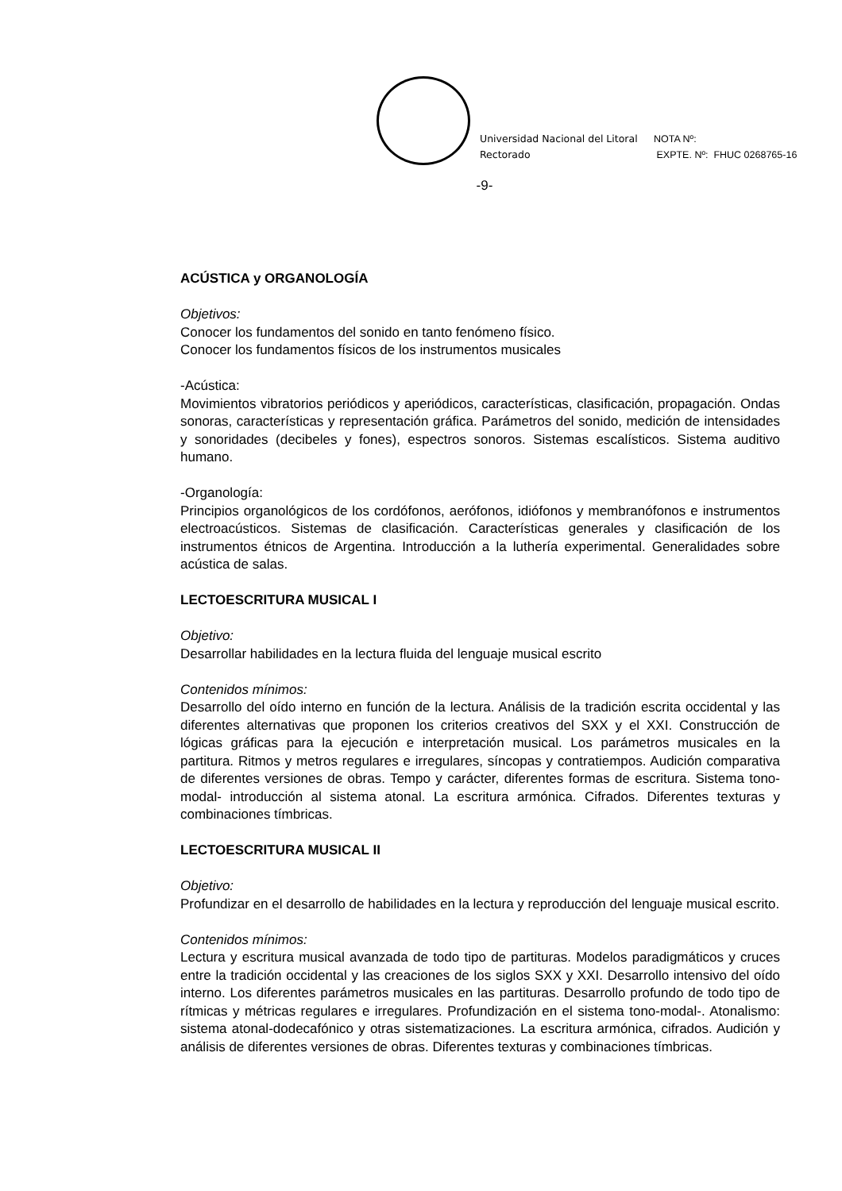Universidad Nacional del Litoral
Rectorado
NOTA Nº:
EXPTE. Nº: FHUC 0268765-16
-9-
ACÚSTICA y ORGANOLOGÍA
Objetivos:
Conocer los fundamentos del sonido en tanto fenómeno físico.
Conocer los fundamentos físicos de los instrumentos musicales
-Acústica:
Movimientos vibratorios periódicos y aperiódicos, características, clasificación, propagación. Ondas sonoras, características y representación gráfica. Parámetros del sonido, medición de intensidades y sonoridades (decibeles y fones), espectros sonoros. Sistemas escalísticos. Sistema auditivo humano.
-Organología:
Principios organológicos de los cordófonos, aerófonos, idiófonos y membranófonos e instrumentos electroacústicos. Sistemas de clasificación. Características generales y clasificación de los instrumentos étnicos de Argentina. Introducción a la luthería experimental. Generalidades sobre acústica de salas.
LECTOESCRITURA MUSICAL I
Objetivo:
Desarrollar habilidades en la lectura fluida del lenguaje musical escrito
Contenidos mínimos:
Desarrollo del oído interno en función de la lectura. Análisis de la tradición escrita occidental y las diferentes alternativas que proponen los criterios creativos del SXX y el XXI. Construcción de lógicas gráficas para la ejecución e interpretación musical. Los parámetros musicales en la partitura. Ritmos y metros regulares e irregulares, síncopas y contratiempos. Audición comparativa de diferentes versiones de obras. Tempo y carácter, diferentes formas de escritura. Sistema tono-modal- introducción al sistema atonal. La escritura armónica. Cifrados. Diferentes texturas y combinaciones tímbricas.
LECTOESCRITURA MUSICAL II
Objetivo:
Profundizar en el desarrollo de habilidades en la lectura y reproducción del lenguaje musical escrito.
Contenidos mínimos:
Lectura y escritura musical avanzada de todo tipo de partituras. Modelos paradigmáticos y cruces entre la tradición occidental y las creaciones de los siglos SXX y XXI. Desarrollo intensivo del oído interno. Los diferentes parámetros musicales en las partituras. Desarrollo profundo de todo tipo de rítmicas y métricas regulares e irregulares. Profundización en el sistema tono-modal-. Atonalismo: sistema atonal-dodecafónico y otras sistematizaciones. La escritura armónica, cifrados. Audición y análisis de diferentes versiones de obras. Diferentes texturas y combinaciones tímbricas.